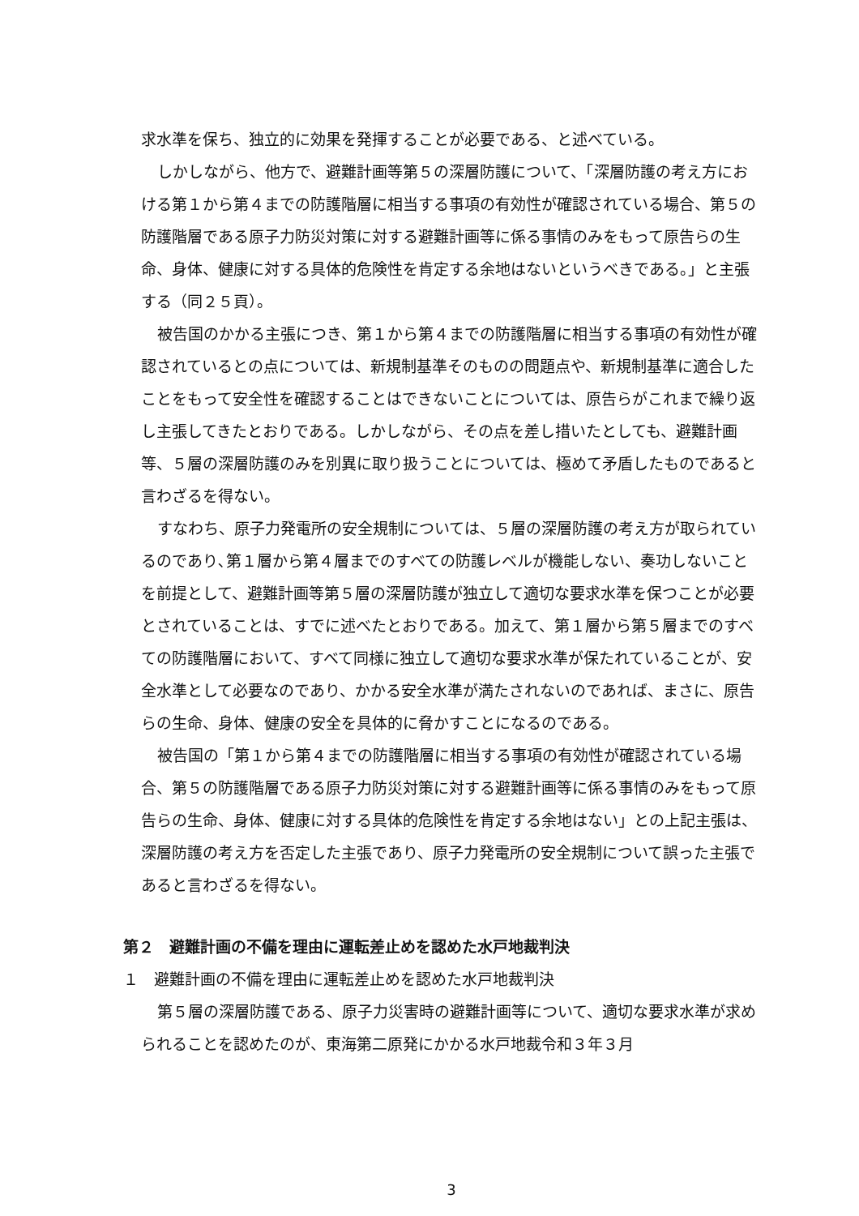求水準を保ち、独立的に効果を発揮することが必要である、と述べている。
しかしながら、他方で、避難計画等第５の深層防護について、「深層防護の考え方における第１から第４までの防護階層に相当する事項の有効性が確認されている場合、第５の防護階層である原子力防災対策に対する避難計画等に係る事情のみをもって原告らの生命、身体、健康に対する具体的危険性を肯定する余地はないというべきである。」と主張する（同２５頁）。
被告国のかかる主張につき、第１から第４までの防護階層に相当する事項の有効性が確認されているとの点については、新規制基準そのものの問題点や、新規制基準に適合したことをもって安全性を確認することはできないことについては、原告らがこれまで繰り返し主張してきたとおりである。しかしながら、その点を差し措いたとしても、避難計画等、５層の深層防護のみを別異に取り扱うことについては、極めて矛盾したものであると言わざるを得ない。
すなわち、原子力発電所の安全規制については、５層の深層防護の考え方が取られているのであり､第１層から第４層までのすべての防護レベルが機能しない、奏功しないことを前提として、避難計画等第５層の深層防護が独立して適切な要求水準を保つことが必要とされていることは、すでに述べたとおりである。加えて、第１層から第５層までのすべての防護階層において、すべて同様に独立して適切な要求水準が保たれていることが、安全水準として必要なのであり、かかる安全水準が満たされないのであれば、まさに、原告らの生命、身体、健康の安全を具体的に脅かすことになるのである。
被告国の「第１から第４までの防護階層に相当する事項の有効性が確認されている場合、第５の防護階層である原子力防災対策に対する避難計画等に係る事情のみをもって原告らの生命、身体、健康に対する具体的危険性を肯定する余地はない」との上記主張は、深層防護の考え方を否定した主張であり、原子力発電所の安全規制について誤った主張であると言わざるを得ない。
第２　避難計画の不備を理由に運転差止めを認めた水戸地裁判決
１　避難計画の不備を理由に運転差止めを認めた水戸地裁判決
第５層の深層防護である、原子力災害時の避難計画等について、適切な要求水準が求められることを認めたのが、東海第二原発にかかる水戸地裁令和３年３月
3